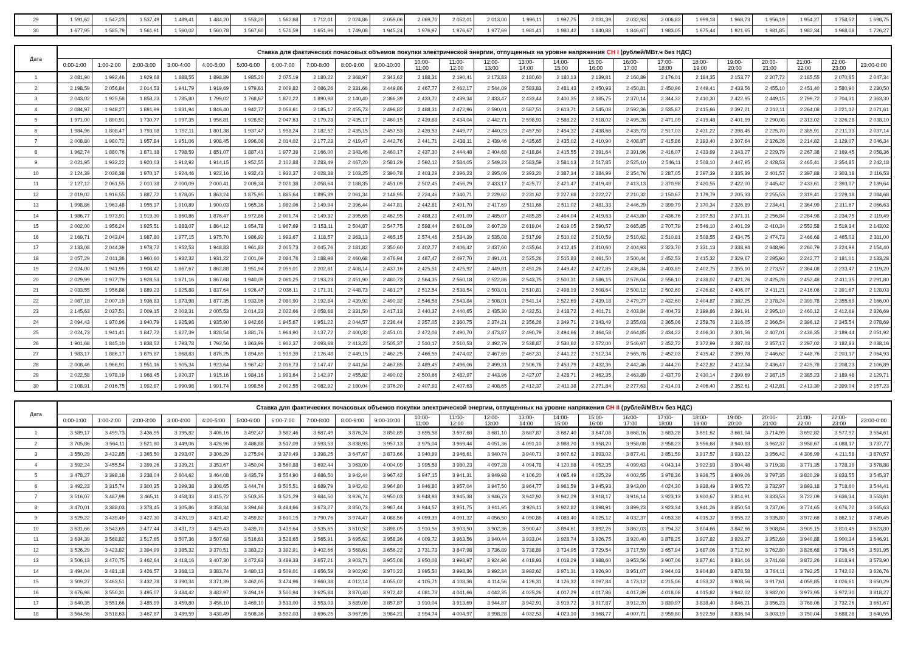| 29 | 1 591,62 | 1 547,23 | 1 537,49 | 1 489,41 | 1 484,20 | 1 553,20 | 1 562,68 | 1 712,01 | 2 024,86 | 2 059,06 | 2 069,70 | 2 052,01 | 2 013,00 | 1 996,11 | 1 997,75 | 2 031,39 | 2 032,93 | 2 006,83 | 1 999,18 | 1 968,73 | 1 956,19 | 1 954,27 | 1 758,52 | 1 698,75 |
| 30 | 1 677,95 | 1 585,79 | 1 561,91 | 1 560,02 | 1 560,78 | 1 567,60 | 1 571,59 | 1 651,96 | 1 749,08 | 1 945,24 | 1 976,97 | 1 976,67 | 1 977,69 | 1 981,41 | 1 980,42 | 1 840,88 | 1 846,67 | 1 983,05 | 1 975,44 | 1 921,65 | 1 981,85 | 1 982,34 | 1 968,08 | 1 726,27 |
| Дата | Ставка для фактических почасовых объемов покупки электрической энергии, отпущенных на уровне напряжения СН I (рублей/МВт.ч без НДС) | | | | | | | | | | | | | | | | | | | | | | | |
| --- | --- | --- | --- | --- | --- | --- | --- | --- | --- | --- | --- | --- | --- | --- | --- | --- | --- | --- | --- | --- | --- | --- | --- | --- |
| | 0:00-1:00 | 1:00-2:00 | 2:00-3:00 | 3:00-4:00 | 4:00-5:00 | 5:00-6:00 | 6:00-7:00 | 7:00-8:00 | 8:00-9:00 | 9:00-10:00 | 10:00- 11:00 | 11:00- 12:00 | 12:00- 13:00 | 13:00- 14:00 | 14:00- 15:00 | 15:00- 16:00 | 16:00- 17:00 | 17:00- 18:00 | 18:00- 19:00 | 19:00- 20:00 | 20:00- 21:00 | 21:00- 22:00 | 22:00- 23:00 | 23:00-0:00 |
| 1 | 2 081,90 | 1 992,46 | 1 929,68 | 1 888,55 | 1 898,89 | 1 985,20 | 2 075,19 | 2 180,22 | 2 368,97 | 2 343,62 | 2 188,31 | 2 190,41 | 2 173,83 | 2 180,60 | 2 180,13 | 2 139,81 | 2 160,89 | 2 176,01 | 2 184,35 | 2 153,77 | 2 207,72 | 2 185,55 | 2 070,65 | 2 047,34 |
| 2 | 2 198,59 | 2 056,84 | 2 014,53 | 1 941,79 | 1 919,69 | 1 979,61 | 2 009,82 | 2 086,26 | 2 331,66 | 2 449,86 | 2 467,77 | 2 462,17 | 2 544,09 | 2 583,83 | 2 481,43 | 2 450,93 | 2 450,81 | 2 450,96 | 2 449,41 | 2 433,56 | 2 455,10 | 2 451,40 | 2 580,90 | 2 230,50 |
| 3 | 2 043,02 | 1 925,58 | 1 858,23 | 1 785,80 | 1 799,02 | 1 768,67 | 1 872,22 | 1 890,98 | 2 140,40 | 2 366,39 | 2 433,72 | 2 439,34 | 2 433,47 | 2 433,44 | 2 400,35 | 2 385,75 | 2 370,14 | 2 344,32 | 2 410,30 | 2 422,95 | 2 449,15 | 2 799,72 | 2 704,31 | 2 363,30 |
| 4 | 2 084,97 | 1 948,27 | 1 891,99 | 1 831,94 | 1 846,40 | 1 942,77 | 2 053,61 | 2 185,17 | 2 455,73 | 2 496,82 | 2 488,31 | 2 472,96 | 2 590,01 | 2 587,51 | 2 613,71 | 2 545,08 | 2 592,36 | 2 535,87 | 2 415,66 | 2 397,21 | 2 212,11 | 2 264,08 | 2 221,12 | 2 071,61 |
| 5 | 1 971,00 | 1 890,91 | 1 730,77 | 1 097,35 | 1 956,81 | 1 928,52 | 2 047,63 | 2 179,23 | 2 435,17 | 2 460,15 | 2 439,88 | 2 434,04 | 2 442,71 | 2 598,93 | 2 588,22 | 2 518,02 | 2 495,28 | 2 471,09 | 2 419,48 | 2 401,99 | 2 290,08 | 2 313,02 | 2 326,28 | 2 038,10 |
| 6 | 1 984,96 | 1 808,47 | 1 793,08 | 1 792,11 | 1 801,38 | 1 937,47 | 1 998,24 | 2 182,52 | 2 435,15 | 2 457,53 | 2 439,53 | 2 449,77 | 2 440,23 | 2 457,50 | 2 454,32 | 2 438,66 | 2 435,73 | 2 517,03 | 2 431,22 | 2 398,45 | 2 225,70 | 2 385,91 | 2 211,33 | 2 037,14 |
| 7 | 2 008,80 | 1 980,72 | 1 957,84 | 1 951,06 | 1 908,45 | 1 996,08 | 2 014,02 | 2 177,23 | 2 419,47 | 2 442,76 | 2 441,71 | 2 438,11 | 2 439,46 | 2 435,65 | 2 435,02 | 2 410,90 | 2 408,87 | 2 415,86 | 2 393,40 | 2 307,64 | 2 326,26 | 2 214,82 | 2 129,07 | 2 046,34 |
| 8 | 1 962,74 | 1 880,76 | 1 871,18 | 1 798,59 | 1 851,07 | 1 887,41 | 1 977,39 | 2 166,00 | 2 343,46 | 2 460,17 | 2 437,30 | 2 444,48 | 2 404,68 | 2 418,84 | 2 415,55 | 2 391,64 | 2 391,96 | 2 416,07 | 2 433,99 | 2 343,27 | 2 229,79 | 2 267,38 | 2 169,45 | 2 058,36 |
| 9 | 2 021,95 | 1 932,22 | 1 920,03 | 1 912,92 | 1 914,15 | 1 952,55 | 2 102,88 | 2 283,49 | 2 467,20 | 2 581,29 | 2 592,12 | 2 584,05 | 2 549,23 | 2 583,59 | 2 581,13 | 2 517,85 | 2 525,10 | 2 546,11 | 2 508,10 | 2 447,95 | 2 428,53 | 2 465,41 | 2 354,85 | 2 242,18 |
| 10 | 2 124,39 | 2 036,38 | 1 970,17 | 1 924,46 | 1 922,16 | 1 932,43 | 1 932,37 | 2 028,38 | 2 103,25 | 2 390,78 | 2 403,29 | 2 396,23 | 2 395,09 | 2 393,20 | 2 387,34 | 2 384,99 | 2 354,76 | 2 287,05 | 2 297,39 | 2 335,39 | 2 401,57 | 2 397,88 | 2 303,18 | 2 116,53 |
| 11 | 2 127,12 | 2 061,55 | 2 010,38 | 2 000,09 | 2 000,41 | 2 009,34 | 2 021,38 | 2 058,64 | 2 188,35 | 2 451,09 | 2 502,45 | 2 456,29 | 2 433,17 | 2 425,77 | 2 421,47 | 2 419,48 | 2 413,13 | 2 370,98 | 2 420,55 | 2 422,00 | 2 445,42 | 2 433,61 | 2 393,07 | 2 139,64 |
| 12 | 2 019,02 | 1 916,55 | 1 887,72 | 1 878,05 | 1 863,24 | 1 875,95 | 1 885,64 | 1 895,39 | 2 061,34 | 2 148,95 | 2 224,46 | 2 340,71 | 2 229,62 | 2 231,62 | 2 227,68 | 2 222,27 | 2 210,32 | 2 150,67 | 2 179,79 | 2 205,33 | 2 255,53 | 2 319,41 | 2 229,18 | 2 084,68 |
| 13 | 1 998,86 | 1 963,48 | 1 955,37 | 1 910,89 | 1 900,03 | 1 965,36 | 1 982,06 | 2 149,94 | 2 396,44 | 2 447,81 | 2 442,81 | 2 491,70 | 2 417,69 | 2 511,66 | 2 511,02 | 2 481,33 | 2 446,29 | 2 399,79 | 2 370,34 | 2 326,89 | 2 234,41 | 2 364,99 | 2 311,67 | 2 066,63 |
| 14 | 1 986,77 | 1 973,91 | 1 919,30 | 1 860,86 | 1 876,47 | 1 972,86 | 2 001,74 | 2 149,32 | 2 395,65 | 2 462,95 | 2 488,23 | 2 491,09 | 2 485,07 | 2 485,35 | 2 464,04 | 2 419,63 | 2 443,80 | 2 436,76 | 2 397,53 | 2 371,31 | 2 256,84 | 2 284,98 | 2 234,75 | 2 119,49 |
| 15 | 2 002,00 | 1 956,24 | 1 925,51 | 1 883,07 | 1 864,12 | 1 954,78 | 1 967,69 | 2 153,11 | 2 504,87 | 2 547,75 | 2 598,44 | 2 601,09 | 2 607,29 | 2 619,04 | 2 619,05 | 2 590,57 | 2 665,85 | 2 707,79 | 2 546,10 | 2 401,29 | 2 410,34 | 2 552,58 | 2 519,34 | 2 143,02 |
| 16 | 2 169,71 | 2 043,04 | 1 987,80 | 1 977,15 | 1 975,70 | 1 986,92 | 1 993,67 | 2 118,57 | 2 363,13 | 2 465,15 | 2 574,46 | 2 534,39 | 2 535,08 | 2 517,99 | 2 510,02 | 2 510,59 | 2 510,62 | 2 510,81 | 2 508,55 | 2 434,75 | 2 474,73 | 2 466,68 | 2 465,03 | 2 311,00 |
| 17 | 2 133,08 | 2 044,39 | 1 978,72 | 1 952,53 | 1 948,83 | 1 961,83 | 2 005,73 | 2 045,76 | 2 181,82 | 2 350,60 | 2 402,77 | 2 406,42 | 2 437,60 | 2 435,64 | 2 412,45 | 2 410,60 | 2 404,93 | 2 323,70 | 2 331,13 | 2 338,94 | 2 348,96 | 2 260,79 | 2 224,99 | 2 154,40 |
| 18 | 2 057,29 | 2 011,36 | 1 960,60 | 1 932,32 | 1 931,22 | 2 001,09 | 2 084,76 | 2 188,98 | 2 460,68 | 2 476,94 | 2 487,47 | 2 497,70 | 2 491,01 | 2 525,26 | 2 515,83 | 2 461,50 | 2 500,44 | 2 452,53 | 2 415,32 | 2 329,67 | 2 295,92 | 2 242,77 | 2 181,01 | 2 133,28 |
| 19 | 2 024,00 | 1 941,95 | 1 908,42 | 1 867,67 | 1 862,88 | 1 951,94 | 2 059,01 | 2 202,81 | 2 408,14 | 2 437,16 | 2 425,51 | 2 425,92 | 2 449,81 | 2 451,26 | 2 449,42 | 2 427,85 | 2 436,34 | 2 403,89 | 2 402,75 | 2 355,10 | 2 273,57 | 2 364,08 | 2 233,47 | 2 119,20 |
| 20 | 2 029,99 | 1 977,79 | 1 928,53 | 1 871,16 | 1 867,68 | 1 940,09 | 2 061,25 | 2 193,23 | 2 451,90 | 2 480,73 | 2 564,35 | 2 560,18 | 2 522,86 | 2 543,75 | 2 500,31 | 2 586,15 | 2 576,04 | 2 556,10 | 2 438,07 | 2 421,76 | 2 425,28 | 2 452,48 | 2 411,35 | 2 291,80 |
| 21 | 2 033,55 | 1 956,86 | 1 889,23 | 1 825,88 | 1 837,64 | 1 926,47 | 2 036,11 | 2 171,31 | 2 448,73 | 2 481,27 | 2 512,54 | 2 538,54 | 2 503,01 | 2 510,81 | 2 498,19 | 2 508,64 | 2 508,12 | 2 502,69 | 2 426,62 | 2 406,07 | 2 411,21 | 2 416,06 | 2 391,67 | 2 128,03 |
| 22 | 2 087,18 | 2 007,19 | 1 936,83 | 1 873,98 | 1 877,35 | 1 933,96 | 2 080,90 | 2 192,84 | 2 439,92 | 2 490,32 | 2 546,58 | 2 543,84 | 2 508,01 | 2 541,14 | 2 522,69 | 2 439,18 | 2 479,27 | 2 432,60 | 2 404,87 | 2 382,25 | 2 378,24 | 2 399,78 | 2 355,69 | 2 166,00 |
| 23 | 2 145,63 | 2 037,51 | 2 009,15 | 2 003,31 | 2 005,53 | 2 014,23 | 2 022,66 | 2 058,68 | 2 331,50 | 2 417,13 | 2 440,37 | 2 440,65 | 2 435,30 | 2 432,51 | 2 418,72 | 2 401,71 | 2 403,84 | 2 404,73 | 2 399,86 | 2 391,91 | 2 395,10 | 2 460,12 | 2 412,69 | 2 326,69 |
| 24 | 2 094,43 | 1 970,96 | 1 940,79 | 1 925,98 | 1 935,90 | 1 942,66 | 1 945,67 | 1 951,22 | 2 044,57 | 2 236,44 | 2 357,05 | 2 360,75 | 2 374,21 | 2 356,26 | 2 349,71 | 2 343,49 | 2 355,03 | 2 365,06 | 2 359,76 | 2 316,05 | 2 366,54 | 2 396,12 | 2 345,54 | 2 078,69 |
| 25 | 2 024,73 | 1 941,41 | 1 847,72 | 1 827,39 | 1 828,54 | 1 881,76 | 1 964,90 | 2 137,72 | 2 400,32 | 2 451,01 | 2 472,08 | 2 490,70 | 2 473,87 | 2 490,79 | 2 494,66 | 2 464,58 | 2 464,85 | 2 434,22 | 2 406,30 | 2 301,56 | 2 407,01 | 2 436,35 | 2 189,44 | 2 051,92 |
| 26 | 1 901,68 | 1 845,10 | 1 838,52 | 1 793,78 | 1 792,56 | 1 863,99 | 1 902,37 | 2 093,68 | 2 413,22 | 2 505,37 | 2 510,17 | 2 510,53 | 2 492,79 | 2 538,87 | 2 530,62 | 2 572,00 | 2 546,67 | 2 452,72 | 2 372,99 | 2 287,03 | 2 357,17 | 2 297,02 | 2 182,83 | 2 038,16 |
| 27 | 1 983,17 | 1 886,17 | 1 875,87 | 1 868,83 | 1 876,25 | 1 894,69 | 1 939,39 | 2 126,48 | 2 449,15 | 2 462,25 | 2 466,59 | 2 474,02 | 2 467,69 | 2 467,31 | 2 441,22 | 2 512,34 | 2 565,78 | 2 452,03 | 2 435,42 | 2 399,78 | 2 446,62 | 2 448,76 | 2 203,17 | 2 064,93 |
| 28 | 2 008,46 | 1 966,91 | 1 951,16 | 1 905,34 | 1 923,64 | 1 967,42 | 2 016,73 | 2 147,47 | 2 441,54 | 2 467,85 | 2 489,45 | 2 496,06 | 2 499,31 | 2 506,76 | 2 453,79 | 2 432,36 | 2 442,46 | 2 444,20 | 2 422,82 | 2 412,34 | 2 436,47 | 2 425,78 | 2 208,23 | 2 106,89 |
| 29 | 2 022,58 | 1 978,19 | 1 968,45 | 1 920,37 | 1 915,16 | 1 984,16 | 1 993,64 | 2 142,97 | 2 455,82 | 2 490,02 | 2 500,66 | 2 482,97 | 2 443,96 | 2 427,07 | 2 428,71 | 2 462,35 | 2 463,89 | 2 437,79 | 2 430,14 | 2 399,69 | 2 387,15 | 2 385,23 | 2 189,48 | 2 129,71 |
| 30 | 2 108,91 | 2 016,75 | 1 992,87 | 1 990,98 | 1 991,74 | 1 998,56 | 2 002,55 | 2 082,92 | 2 180,04 | 2 376,20 | 2 407,93 | 2 407,63 | 2 408,65 | 2 412,37 | 2 411,38 | 2 271,84 | 2 277,63 | 2 414,01 | 2 406,40 | 2 352,61 | 2 412,81 | 2 413,30 | 2 399,04 | 2 157,23 |
| Дата | Ставка для фактических почасовых объемов покупки электрической энергии, отпущенных на уровне напряжения СН II (рублей/МВт.ч без НДС) | | | | | | | | | | | | | | | | | | | | | | | |
| --- | --- | --- | --- | --- | --- | --- | --- | --- | --- | --- | --- | --- | --- | --- | --- | --- | --- | --- | --- | --- | --- | --- | --- | --- |
| | 0:00-1:00 | 1:00-2:00 | 2:00-3:00 | 3:00-4:00 | 4:00-5:00 | 5:00-6:00 | 6:00-7:00 | 7:00-8:00 | 8:00-9:00 | 9:00-10:00 | 10:00- 11:00 | 11:00- 12:00 | 12:00- 13:00 | 13:00- 14:00 | 14:00- 15:00 | 15:00- 16:00 | 16:00- 17:00 | 17:00- 18:00 | 18:00- 19:00 | 19:00- 20:00 | 20:00- 21:00 | 21:00- 22:00 | 22:00- 23:00 | 23:00-0:00 |
| 1 | 3 589,17 | 3 499,73 | 3 436,95 | 3 395,82 | 3 406,16 | 3 492,47 | 3 582,46 | 3 687,49 | 3 876,24 | 3 850,89 | 3 695,58 | 3 697,68 | 3 681,10 | 3 687,87 | 3 687,40 | 3 647,08 | 3 668,16 | 3 683,28 | 3 691,62 | 3 661,04 | 3 714,99 | 3 692,82 | 3 577,92 | 3 554,61 |
| 2 | 3 705,86 | 3 564,11 | 3 521,80 | 3 449,06 | 3 426,96 | 3 486,88 | 3 517,09 | 3 593,53 | 3 838,93 | 3 957,13 | 3 975,04 | 3 969,44 | 4 051,36 | 4 091,10 | 3 988,70 | 3 958,20 | 3 958,08 | 3 958,23 | 3 956,68 | 3 940,83 | 3 962,37 | 3 958,67 | 4 088,17 | 3 737,77 |
| 3 | 3 550,29 | 3 432,85 | 3 365,50 | 3 293,07 | 3 306,29 | 3 275,94 | 3 379,49 | 3 398,25 | 3 647,67 | 3 873,66 | 3 940,99 | 3 946,61 | 3 940,74 | 3 940,71 | 3 907,62 | 3 893,02 | 3 877,41 | 3 851,59 | 3 917,57 | 3 930,22 | 3 956,42 | 4 306,99 | 4 211,58 | 3 870,57 |
| 4 | 3 592,24 | 3 455,54 | 3 399,26 | 3 339,21 | 3 353,67 | 3 450,04 | 3 560,88 | 3 692,44 | 3 963,00 | 4 004,09 | 3 995,58 | 3 980,23 | 4 097,28 | 4 094,78 | 4 120,98 | 4 052,35 | 4 099,63 | 4 043,14 | 3 922,93 | 3 904,48 | 3 719,38 | 3 771,35 | 3 728,39 | 3 578,88 |
| 5 | 3 478,27 | 3 398,18 | 3 238,04 | 2 604,62 | 3 464,08 | 3 435,79 | 3 554,90 | 3 686,50 | 3 942,44 | 3 967,42 | 3 947,15 | 3 941,31 | 3 949,98 | 4 106,20 | 4 095,49 | 4 025,29 | 4 002,55 | 3 978,36 | 3 926,75 | 3 909,26 | 3 797,35 | 3 820,29 | 3 833,55 | 3 545,37 |
| 6 | 3 492,23 | 3 315,74 | 3 300,35 | 3 299,38 | 3 308,65 | 3 444,74 | 3 505,51 | 3 689,79 | 3 942,42 | 3 964,80 | 3 946,80 | 3 957,04 | 3 947,50 | 3 964,77 | 3 961,59 | 3 945,93 | 3 943,00 | 4 024,30 | 3 938,49 | 3 905,72 | 3 732,97 | 3 893,18 | 3 718,60 | 3 544,41 |
| 7 | 3 516,07 | 3 487,99 | 3 465,11 | 3 458,33 | 3 415,72 | 3 503,35 | 3 521,29 | 3 684,50 | 3 926,74 | 3 950,03 | 3 948,98 | 3 945,38 | 3 946,73 | 3 942,92 | 3 942,29 | 3 918,17 | 3 916,14 | 3 923,13 | 3 900,67 | 3 814,91 | 3 833,53 | 3 722,09 | 3 636,34 | 3 553,61 |
| 8 | 3 470,01 | 3 388,03 | 3 378,45 | 3 305,86 | 3 358,34 | 3 394,68 | 3 484,66 | 3 673,27 | 3 850,73 | 3 967,44 | 3 944,57 | 3 951,75 | 3 911,95 | 3 926,11 | 3 922,82 | 3 898,91 | 3 899,23 | 3 923,34 | 3 941,26 | 3 850,54 | 3 737,06 | 3 774,65 | 3 676,72 | 3 565,63 |
| 9 | 3 529,22 | 3 439,49 | 3 427,30 | 3 420,19 | 3 421,42 | 3 459,82 | 3 610,15 | 3 790,76 | 3 974,47 | 4 088,56 | 4 099,39 | 4 091,32 | 4 056,50 | 4 090,86 | 4 088,40 | 4 025,12 | 4 032,37 | 4 053,38 | 4 015,37 | 3 955,22 | 3 935,80 | 3 972,68 | 3 862,12 | 3 749,45 |
| 10 | 3 631,66 | 3 543,65 | 3 477,44 | 3 431,73 | 3 429,43 | 3 439,70 | 3 439,64 | 3 535,65 | 3 610,52 | 3 898,05 | 3 910,56 | 3 903,50 | 3 902,36 | 3 900,47 | 3 894,61 | 3 892,26 | 3 862,03 | 3 794,32 | 3 804,66 | 3 842,66 | 3 908,84 | 3 905,15 | 3 810,45 | 3 623,80 |
| 11 | 3 634,39 | 3 568,82 | 3 517,65 | 3 507,36 | 3 507,68 | 3 516,61 | 3 528,65 | 3 565,91 | 3 695,62 | 3 958,36 | 4 009,72 | 3 963,56 | 3 940,44 | 3 933,04 | 3 928,74 | 3 926,75 | 3 920,40 | 3 878,25 | 3 927,82 | 3 929,27 | 3 952,69 | 3 940,88 | 3 900,34 | 3 646,91 |
| 12 | 3 526,29 | 3 423,82 | 3 394,99 | 3 385,32 | 3 370,51 | 3 383,22 | 3 392,91 | 3 402,66 | 3 568,61 | 3 656,22 | 3 731,73 | 3 847,98 | 3 736,89 | 3 738,89 | 3 734,95 | 3 729,54 | 3 717,59 | 3 657,94 | 3 687,06 | 3 712,60 | 3 762,80 | 3 826,68 | 3 736,45 | 3 591,95 |
| 13 | 3 506,13 | 3 470,75 | 3 462,64 | 3 418,16 | 3 407,30 | 3 472,63 | 3 489,33 | 3 657,21 | 3 903,71 | 3 955,08 | 3 950,08 | 3 998,97 | 3 924,96 | 4 018,93 | 4 018,29 | 3 988,60 | 3 953,56 | 3 907,06 | 3 877,61 | 3 834,16 | 3 741,68 | 3 872,26 | 3 818,94 | 3 573,90 |
| 14 | 3 494,04 | 3 481,18 | 3 426,57 | 3 368,13 | 3 383,74 | 3 480,13 | 3 509,01 | 3 656,59 | 3 902,92 | 3 970,22 | 3 995,50 | 3 998,36 | 3 992,34 | 3 992,62 | 3 971,31 | 3 926,90 | 3 951,07 | 3 944,03 | 3 904,80 | 3 878,58 | 3 764,11 | 3 792,25 | 3 742,02 | 3 626,76 |
| 15 | 3 509,27 | 3 463,51 | 3 432,78 | 3 390,34 | 3 371,39 | 3 462,05 | 3 474,96 | 3 660,38 | 4 012,14 | 4 055,02 | 4 105,71 | 4 108,36 | 4 114,56 | 4 126,31 | 4 126,32 | 4 097,84 | 4 173,12 | 4 215,06 | 4 053,37 | 3 908,56 | 3 917,61 | 4 059,85 | 4 026,61 | 3 650,29 |
| 16 | 3 676,98 | 3 550,31 | 3 495,07 | 3 484,42 | 3 482,97 | 3 494,19 | 3 500,94 | 3 625,84 | 3 870,40 | 3 972,42 | 4 081,73 | 4 041,66 | 4 042,35 | 4 025,26 | 4 017,29 | 4 017,86 | 4 017,89 | 4 018,08 | 4 015,82 | 3 942,02 | 3 982,00 | 3 973,95 | 3 972,30 | 3 818,27 |
| 17 | 3 640,35 | 3 551,66 | 3 485,99 | 3 459,80 | 3 456,10 | 3 469,10 | 3 513,00 | 3 553,03 | 3 689,09 | 3 857,87 | 3 910,04 | 3 913,69 | 3 944,87 | 3 942,91 | 3 919,72 | 3 917,87 | 3 912,20 | 3 830,97 | 3 838,40 | 3 846,21 | 3 856,23 | 3 768,06 | 3 732,26 | 3 661,67 |
| 18 | 3 564,56 | 3 518,63 | 3 467,87 | 3 439,59 | 3 438,49 | 3 508,36 | 3 592,03 | 3 696,25 | 3 967,95 | 3 984,21 | 3 994,74 | 4 004,97 | 3 998,28 | 4 032,53 | 4 023,10 | 3 968,77 | 4 007,71 | 3 959,80 | 3 922,59 | 3 836,94 | 3 803,19 | 3 750,04 | 3 688,28 | 3 640,55 |